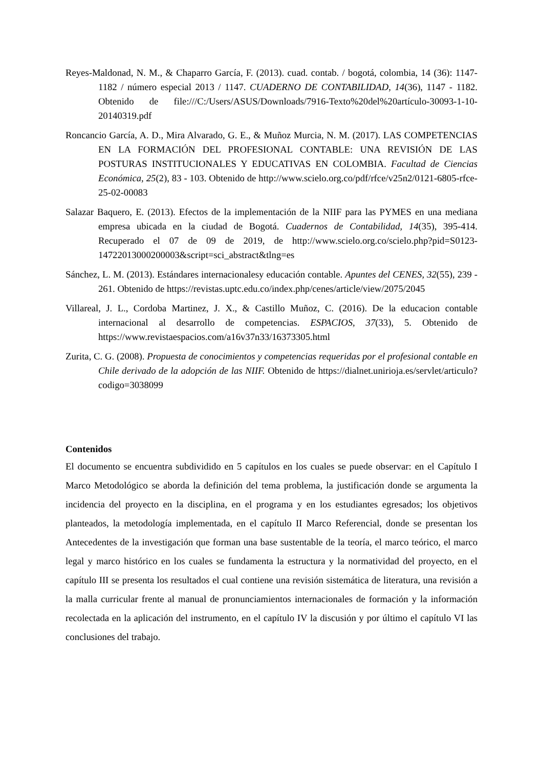Reyes-Maldonad, N. M., & Chaparro García, F. (2013). cuad. contab. / bogotá, colombia, 14 (36): 1147-1182 / número especial 2013 / 1147. CUADERNO DE CONTABILIDAD, 14(36), 1147 - 1182. Obtenido de file:///C:/Users/ASUS/Downloads/7916-Texto%20del%20artículo-30093-1-10-20140319.pdf
Roncancio García, A. D., Mira Alvarado, G. E., & Muñoz Murcia, N. M. (2017). LAS COMPETENCIAS EN LA FORMACIÓN DEL PROFESIONAL CONTABLE: UNA REVISIÓN DE LAS POSTURAS INSTITUCIONALES Y EDUCATIVAS EN COLOMBIA. Facultad de Ciencias Económica, 25(2), 83 - 103. Obtenido de http://www.scielo.org.co/pdf/rfce/v25n2/0121-6805-rfce-25-02-00083
Salazar Baquero, E. (2013). Efectos de la implementación de la NIIF para las PYMES en una mediana empresa ubicada en la ciudad de Bogotá. Cuadernos de Contabilidad, 14(35), 395-414. Recuperado el 07 de 09 de 2019, de http://www.scielo.org.co/scielo.php?pid=S0123-14722013000200003&script=sci_abstract&tlng=es
Sánchez, L. M. (2013). Estándares internacionalesy educación contable. Apuntes del CENES, 32(55), 239 - 261. Obtenido de https://revistas.uptc.edu.co/index.php/cenes/article/view/2075/2045
Villareal, J. L., Cordoba Martinez, J. X., & Castillo Muñoz, C. (2016). De la educacion contable internacional al desarrollo de competencias. ESPACIOS, 37(33), 5. Obtenido de https://www.revistaespacios.com/a16v37n33/16373305.html
Zurita, C. G. (2008). Propuesta de conocimientos y competencias requeridas por el profesional contable en Chile derivado de la adopción de las NIIF. Obtenido de https://dialnet.unirioja.es/servlet/articulo?codigo=3038099
Contenidos
El documento se encuentra subdividido en 5 capítulos en los cuales se puede observar: en el Capítulo I Marco Metodológico se aborda la definición del tema problema, la justificación donde se argumenta la incidencia del proyecto en la disciplina, en el programa y en los estudiantes egresados; los objetivos planteados, la metodología implementada, en el capítulo II Marco Referencial, donde se presentan los Antecedentes de la investigación que forman una base sustentable de la teoría, el marco teórico, el marco legal y marco histórico en los cuales se fundamenta la estructura y la normatividad del proyecto, en el capítulo III se presenta los resultados el cual contiene una revisión sistemática de literatura, una revisión a la malla curricular frente al manual de pronunciamientos internacionales de formación y la información recolectada en la aplicación del instrumento, en el capítulo IV la discusión y por último el capítulo VI las conclusiones del trabajo.